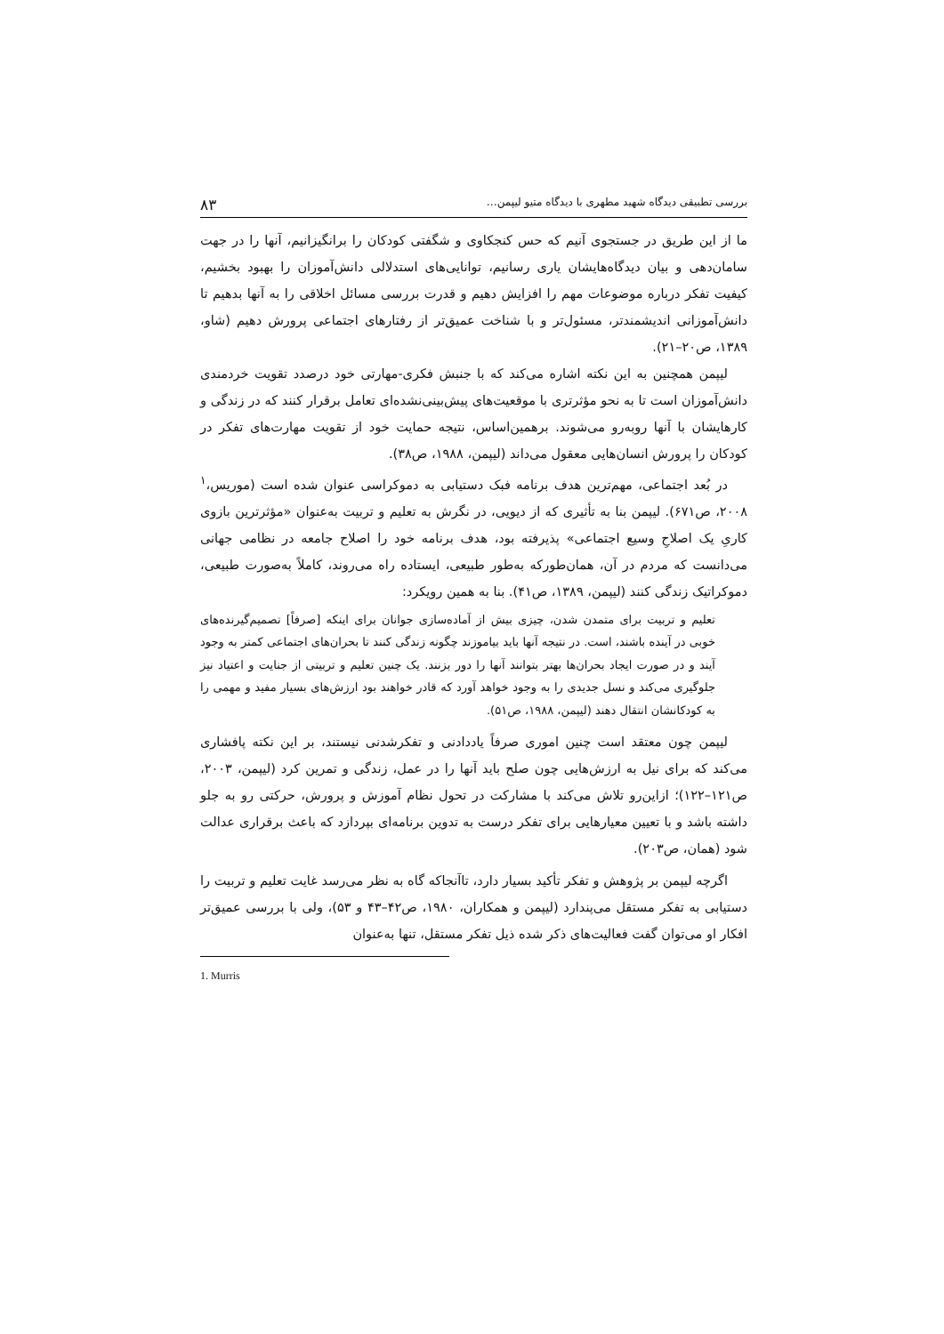بررسی تطبیقی دیدگاه شهید مطهری با دیدگاه متیو لیپمن… ۸۳
ما از این طریق در جستجوی آنیم که حس کنجکاوی و شگفتی کودکان را برانگیزانیم، آنها را در جهت سامان‌دهی و بیان دیدگاه‌هایشان یاری رسانیم، توانایی‌های استدلالی دانش‌آموزان را بهبود بخشیم، کیفیت تفکر درباره موضوعات مهم را افزایش دهیم و قدرت بررسی مسائل اخلاقی را به آنها بدهیم تا دانش‌آموزانی اندیشمندتر، مسئول‌تر و با شناخت عمیق‌تر از رفتارهای اجتماعی پرورش دهیم (شاو، ۱۳۸۹، ص۲۰–۲۱).
لیپمن همچنین به این نکته اشاره می‌کند که با جنبش فکری-مهارتی خود درصدد تقویت خردمندی دانش‌آموزان است تا به نحو مؤثرتری با موقعیت‌های پیش‌بینی‌نشده‌ای تعامل برقرار کنند که در زندگی و کارهایشان با آنها روبه‌رو می‌شوند. برهمین‌اساس، نتیجه حمایت خود از تقویت مهارت‌های تفکر در کودکان را پرورش انسان‌هایی معقول می‌داند (لیپمن، ۱۹۸۸، ص۳۸).
در بُعد اجتماعی، مهم‌ترین هدف برنامه فبک دستیابی به دموکراسی عنوان شده است (موریس،<sup>۱</sup> ۲۰۰۸، ص۶۷۱). لیپمن بنا به تأثیری که از دیویی، در نگرش به تعلیم و تربیت به‌عنوان «مؤثرترین بازوی کاریِ یک اصلاحِ وسیع اجتماعی» پذیرفته بود، هدف برنامه خود را اصلاح جامعه در نظامی جهانی می‌دانست که مردم در آن، همان‌طورکه به‌طور طبیعی، ایستاده راه می‌روند، کاملاً به‌صورت طبیعی، دموکراتیک زندگی کنند (لیپمن، ۱۳۸۹، ص۴۱). بنا به همین رویکرد:
تعلیم و تربیت برای متمدن شدن، چیزی بیش از آماده‌سازی جوانان برای اینکه [صرفاً] تصمیم‌گیرنده‌های خوبی در آینده باشند، است. در نتیجه آنها باید بیاموزند چگونه زندگی کنند تا بحران‌های اجتماعی کمتر به وجود آیند و در صورت ایجاد بحران‌ها بهتر بتوانند آنها را دور بزنند. یک چنین تعلیم و تربیتی از جنایت و اعتیاد نیز جلوگیری می‌کند و نسل جدیدی را به وجود خواهد آورد که قادر خواهند بود ارزش‌های بسیار مفید و مهمی را به کودکانشان انتقال دهند (لیپمن، ۱۹۸۸، ص۵۱).
لیپمن چون معتقد است چنین اموری صرفاً یاددادنی و تفکرشدنی نیستند، بر این نکته پافشاری می‌کند که برای نیل به ارزش‌هایی چون صلح باید آنها را در عمل، زندگی و تمرین کرد (لیپمن، ۲۰۰۳، ص۱۲۱–۱۲۲)؛ ازاین‌رو تلاش می‌کند با مشارکت در تحول نظام آموزش و پرورش، حرکتی رو به جلو داشته باشد و با تعیین معیارهایی برای تفکر درست به تدوین برنامه‌ای بپردازد که باعث برقراری عدالت شود (همان، ص۲۰۳).
اگرچه لیپمن بر پژوهش و تفکر تأکید بسیار دارد، تاآنجاکه گاه به نظر می‌رسد غایت تعلیم و تربیت را دستیابی به تفکر مستقل می‌پندارد (لیپمن و همکاران، ۱۹۸۰، ص۴۲–۴۳ و ۵۳)، ولی با بررسی عمیق‌تر افکار او می‌توان گفت فعالیت‌های ذکر شده ذیل تفکر مستقل، تنها به‌عنوان
1. Murris